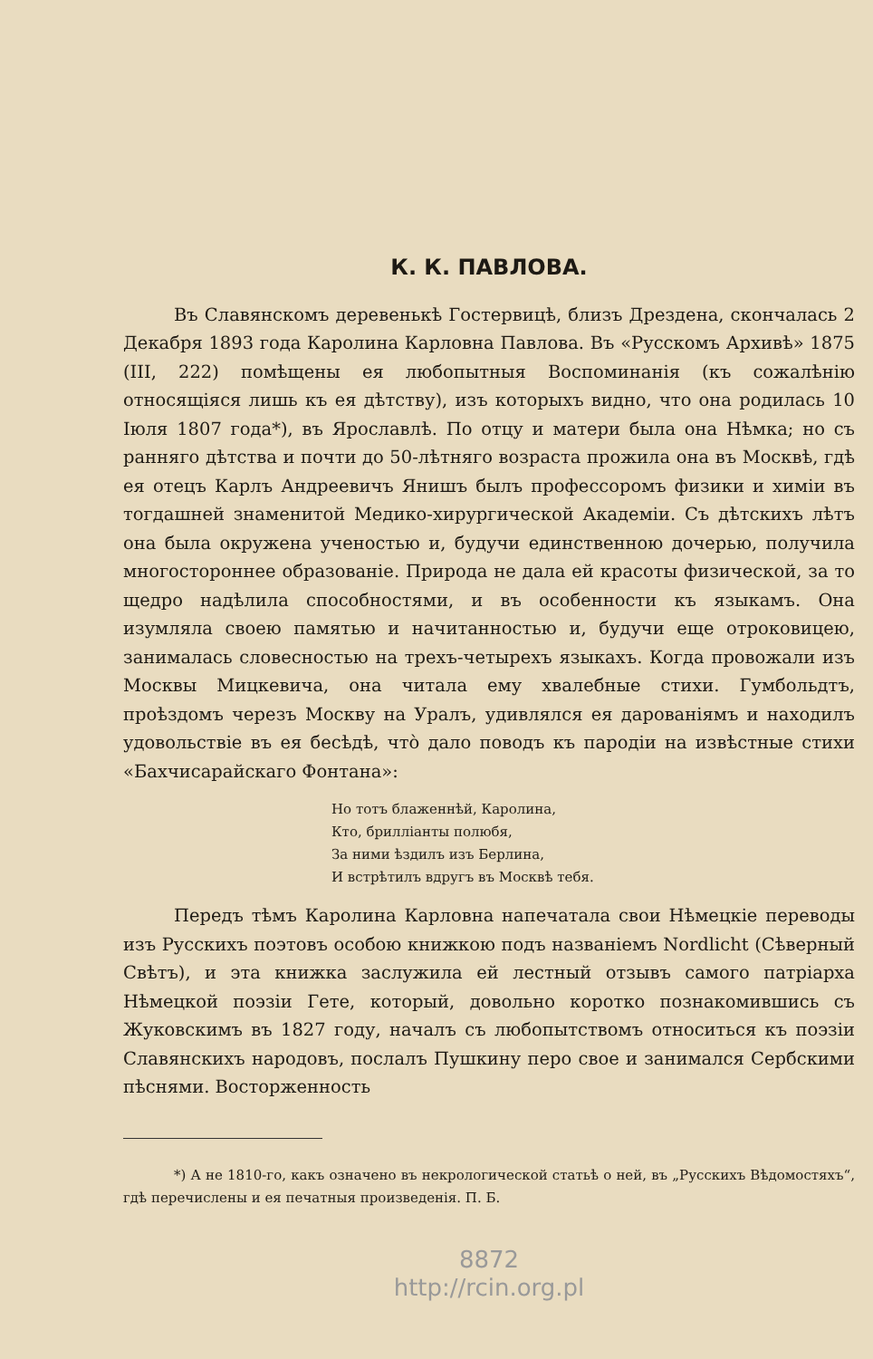К. К. ПАВЛОВА.
Въ Славянскомъ деревенькѣ Гостервицѣ, близъ Дрездена, скончалась 2 Декабря 1893 года Каролина Карловна Павлова. Въ «Русскомъ Архивѣ» 1875 (III, 222) помѣщены ея любопытныя Воспоминанія (къ сожалѣнію относящіяся лишь къ ея дѣтству), изъ которыхъ видно, что она родилась 10 Іюля 1807 года*), въ Ярославлѣ. По отцу и матери была она Нѣмка; но съ ранняго дѣтства и почти до 50-лѣтняго возраста прожила она въ Москвѣ, гдѣ ея отецъ Карлъ Андреевичъ Янишъ былъ профессоромъ физики и химіи въ тогдашней знаменитой Медико-хирургической Академіи. Съ дѣтскихъ лѣтъ она была окружена ученостью и, будучи единственною дочерью, получила многостороннее образованіе. Природа не дала ей красоты физической, за то щедро надѣлила способностями, и въ особенности къ языкамъ. Она изумляла своею памятью и начитанностью и, будучи еще отроковицею, занималась словесностью на трехъ-четырехъ языкахъ. Когда провожали изъ Москвы Мицкевича, она читала ему хвалебные стихи. Гумбольдтъ, проѣздомъ черезъ Москву на Уралъ, удивлялся ея дарованіямъ и находилъ удовольствіе въ ея бесѣдѣ, что̀ дало поводъ къ пародіи на извѣстные стихи «Бахчисарайскаго Фонтана»:
Но тотъ блаженнѣй, Каролина,
Кто, бриллiанты полюбя,
За ними ѣздилъ изъ Берлина,
И встрѣтилъ вдругъ въ Москвѣ тебя.
Передъ тѣмъ Каролина Карловна напечатала свои Нѣмецкіе переводы изъ Русскихъ поэтовъ особою книжкою подъ названіемъ Nordlicht (Сѣверный Свѣтъ), и эта книжка заслужила ей лестный отзывъ самого патріарха Нѣмецкой поэзіи Гете, который, довольно коротко познакомившись съ Жуковскимъ въ 1827 году, началъ съ любопытствомъ относиться къ поэзіи Славянскихъ народовъ, послалъ Пушкину перо свое и занимался Сербскими пѣснями. Восторженность
*) А не 1810-го, какъ означено въ некрологической статьѣ о ней, въ „Русскихъ Вѣдомостяхъ“, гдѣ перечислены и ея печатныя произведенія. П. Б.
8872
http://rcin.org.pl